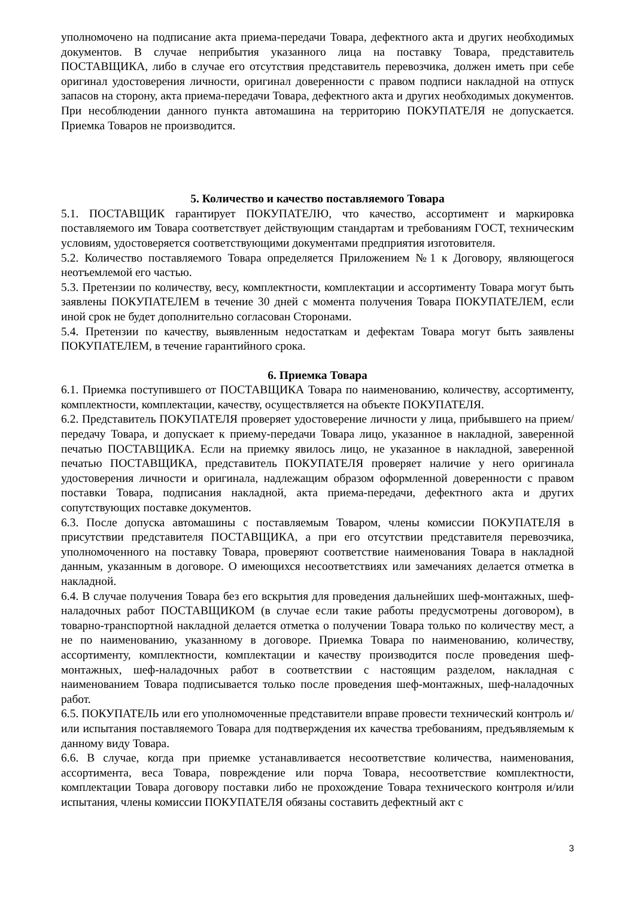уполномочено на подписание акта приема-передачи Товара, дефектного акта и других необходимых документов. В случае неприбытия указанного лица на поставку Товара, представитель ПОСТАВЩИКА, либо в случае его отсутствия представитель перевозчика, должен иметь при себе оригинал удостоверения личности, оригинал доверенности с правом подписи накладной на отпуск запасов на сторону, акта приема-передачи Товара, дефектного акта и других необходимых документов. При несоблюдении данного пункта автомашина на территорию ПОКУПАТЕЛЯ не допускается. Приемка Товаров не производится.
5. Количество и качество поставляемого Товара
5.1. ПОСТАВЩИК гарантирует ПОКУПАТЕЛЮ, что качество, ассортимент и маркировка поставляемого им Товара соответствует действующим стандартам и требованиям ГОСТ, техническим условиям, удостоверяется соответствующими документами предприятия изготовителя.
5.2. Количество поставляемого Товара определяется Приложением №1 к Договору, являющегося неотъемлемой его частью.
5.3. Претензии по количеству, весу, комплектности, комплектации и ассортименту Товара могут быть заявлены ПОКУПАТЕЛЕМ в течение 30 дней с момента получения Товара ПОКУПАТЕЛЕМ, если иной срок не будет дополнительно согласован Сторонами.
5.4. Претензии по качеству, выявленным недостаткам и дефектам Товара могут быть заявлены ПОКУПАТЕЛЕМ, в течение гарантийного срока.
6. Приемка Товара
6.1. Приемка поступившего от ПОСТАВЩИКА Товара по наименованию, количеству, ассортименту, комплектности, комплектации, качеству, осуществляется на объекте ПОКУПАТЕЛЯ.
6.2. Представитель ПОКУПАТЕЛЯ проверяет удостоверение личности у лица, прибывшего на прием/передачу Товара, и допускает к приему-передачи Товара лицо, указанное в накладной, заверенной печатью ПОСТАВЩИКА. Если на приемку явилось лицо, не указанное в накладной, заверенной печатью ПОСТАВЩИКА, представитель ПОКУПАТЕЛЯ проверяет наличие у него оригинала удостоверения личности и оригинала, надлежащим образом оформленной доверенности с правом поставки Товара, подписания накладной, акта приема-передачи, дефектного акта и других сопутствующих поставке документов.
6.3. После допуска автомашины с поставляемым Товаром, члены комиссии ПОКУПАТЕЛЯ в присутствии представителя ПОСТАВЩИКА, а при его отсутствии представителя перевозчика, уполномоченного на поставку Товара, проверяют соответствие наименования Товара в накладной данным, указанным в договоре. О имеющихся несоответствиях или замечаниях делается отметка в накладной.
6.4. В случае получения Товара без его вскрытия для проведения дальнейших шеф-монтажных, шеф-наладочных работ ПОСТАВЩИКОМ (в случае если такие работы предусмотрены договором), в товарно-транспортной накладной делается отметка о получении Товара только по количеству мест, а не по наименованию, указанному в договоре. Приемка Товара по наименованию, количеству, ассортименту, комплектности, комплектации и качеству производится после проведения шеф-монтажных, шеф-наладочных работ в соответствии с настоящим разделом, накладная с наименованием Товара подписывается только после проведения шеф-монтажных, шеф-наладочных работ.
6.5. ПОКУПАТЕЛЬ или его уполномоченные представители вправе провести технический контроль и/или испытания поставляемого Товара для подтверждения их качества требованиям, предъявляемым к данному виду Товара.
6.6. В случае, когда при приемке устанавливается несоответствие количества, наименования, ассортимента, веса Товара, повреждение или порча Товара, несоответствие комплектности, комплектации Товара договору поставки либо не прохождение Товара технического контроля и/или испытания, члены комиссии ПОКУПАТЕЛЯ обязаны составить дефектный акт с
3